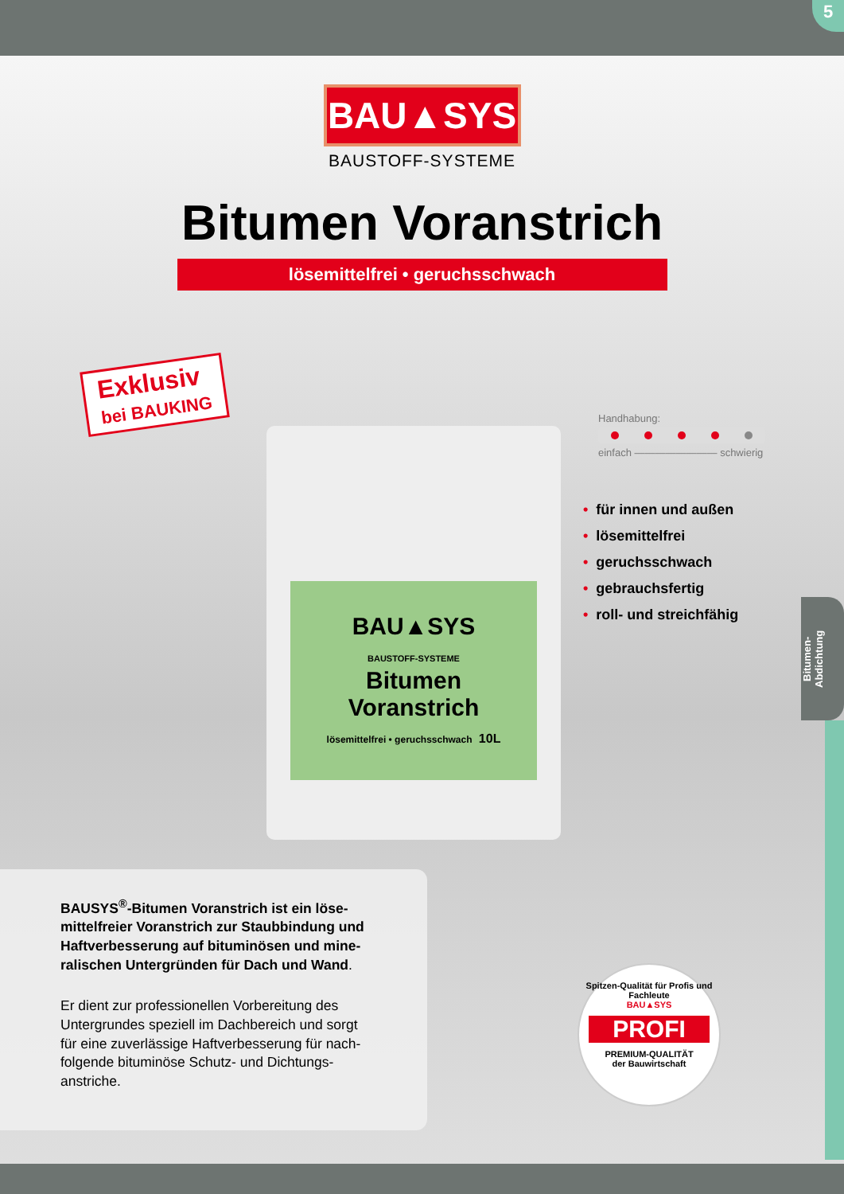5
BAU▲SYS
BAUSTOFF-SYSTEME
Bitumen Voranstrich
lösemittelfrei • geruchsschwach
Exklusiv
bei BAUKING
BAU▲SYS
BAUSTOFF-SYSTEME
Bitumen
Voranstrich
lösemittelfrei • geruchsschwach 10L
Handhabung:
einfach ———————— schwierig
• für innen und außen
• lösemittelfrei
• geruchsschwach
• gebrauchsfertig
• roll- und streichfähig
Bitumen-
Abdichtung
BAUSYS<sup>®</sup>-Bitumen Voranstrich ist ein löse­mittelfreier Voranstrich zur Staubbindung und Haftverbesserung auf bituminösen und mine­ralischen Untergründen für Dach und Wand.
Er dient zur professionellen Vorbereitung des Untergrundes speziell im Dachbereich und sorgt für eine zuverlässige Haftverbesserung für nach­folgende bituminöse Schutz- und Dichtungs­anstriche.
Spitzen-Qualität für Profis und Fachleute
BAU▲SYS
PROFI
PREMIUM-QUALITÄT
der Bauwirtschaft